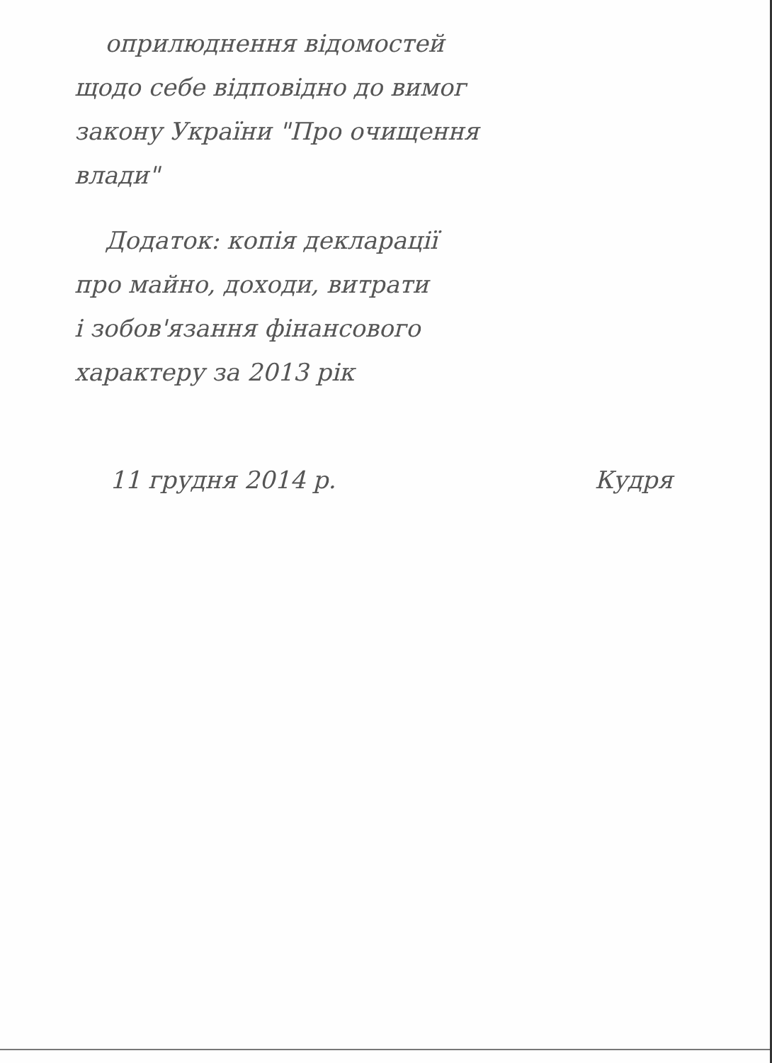оприлюднення відомостей
щодо себе відповідно до вимог
закону України "Про очищення
влади"
Додаток: копія декларації
про майно, доходи, витрати
і зобов'язання фінансового
характеру за 2013 рік
11 грудня 2014 р. Кудря